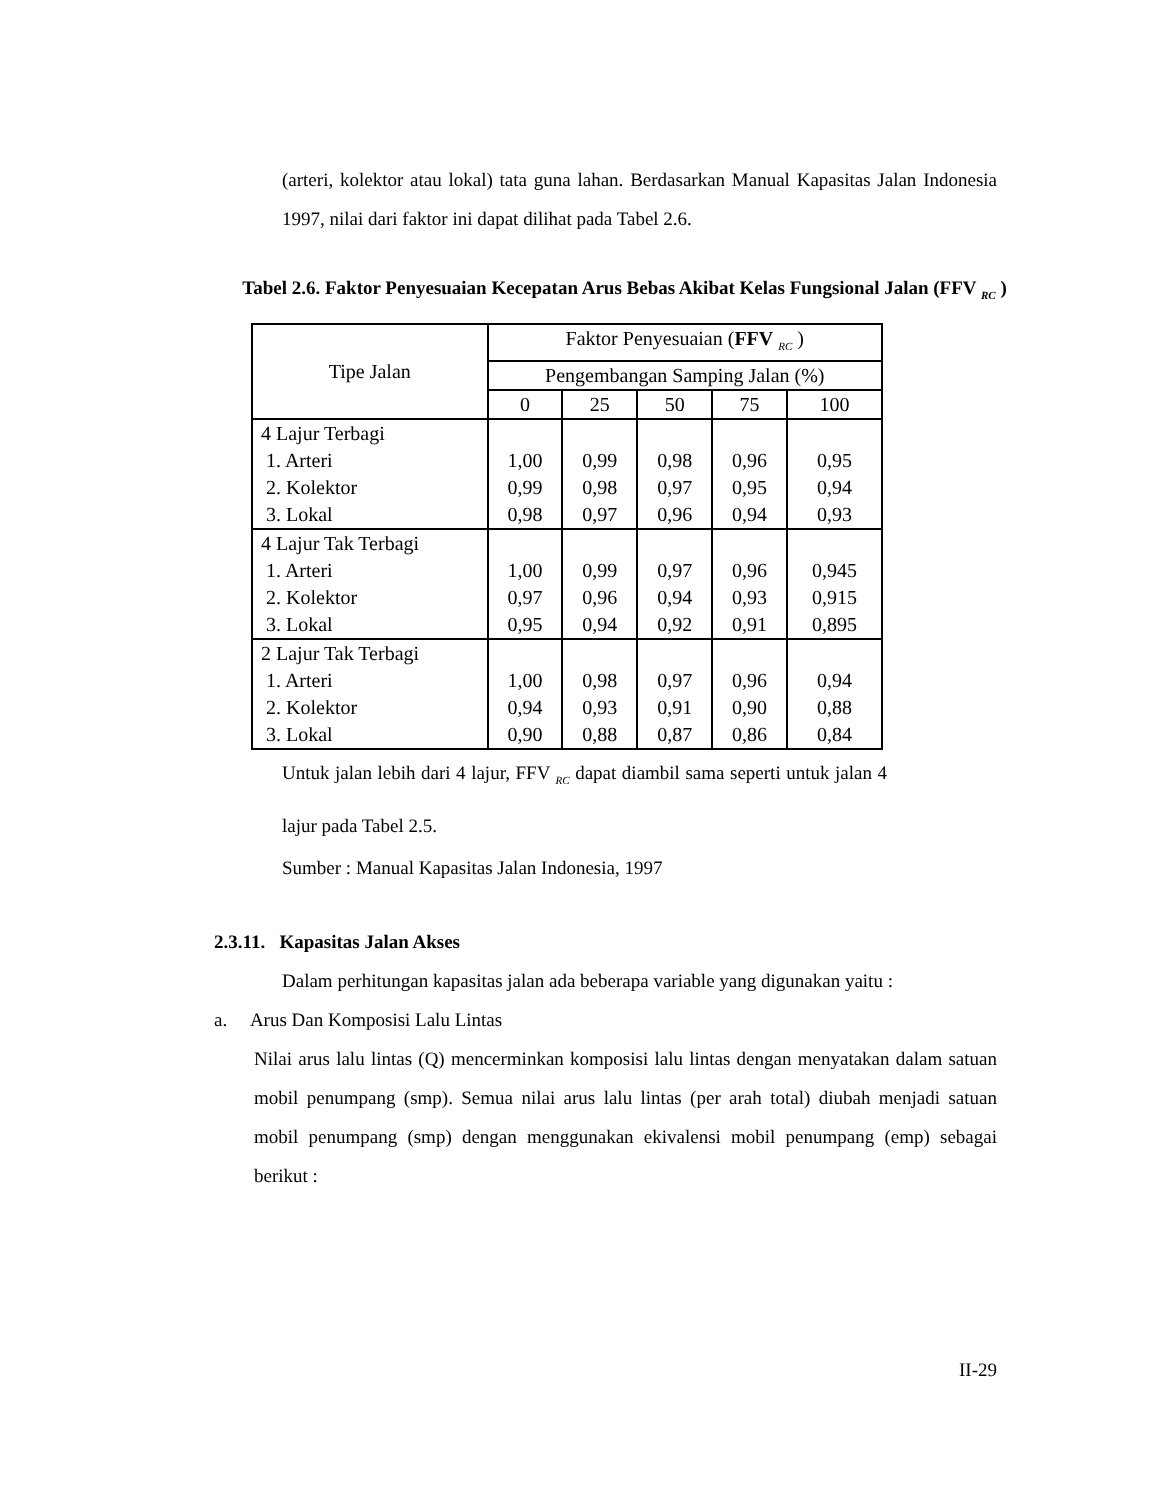(arteri, kolektor atau lokal) tata guna lahan. Berdasarkan Manual Kapasitas Jalan Indonesia 1997, nilai dari faktor ini dapat dilihat pada Tabel 2.6.
Tabel 2.6. Faktor Penyesuaian Kecepatan Arus Bebas Akibat Kelas Fungsional Jalan (FFV <sub>RC</sub> )
| Tipe Jalan | Faktor Penyesuaian ( FFV <sub>RC</sub> ) | | | | |
| | Pengembangan Samping Jalan (%) | | | | |
| | 0 | 25 | 50 | 75 | 100 |
| 4 Lajur Terbagi 1. Arteri 2. Kolektor 3. Lokal | 1,00 0,99 0,98 | 0,99 0,98 0,97 | 0,98 0,97 0,96 | 0,96 0,95 0,94 | 0,95 0,94 0,93 |
| 4 Lajur Tak Terbagi 1. Arteri 2. Kolektor 3. Lokal | 1,00 0,97 0,95 | 0,99 0,96 0,94 | 0,97 0,94 0,92 | 0,96 0,93 0,91 | 0,945 0,915 0,895 |
| 2 Lajur Tak Terbagi 1. Arteri 2. Kolektor 3. Lokal | 1,00 0,94 0,90 | 0,98 0,93 0,88 | 0,97 0,91 0,87 | 0,96 0,90 0,86 | 0,94 0,88 0,84 |
Untuk jalan lebih dari 4 lajur, FFV <sub>RC</sub> dapat diambil sama seperti untuk jalan 4 lajur pada Tabel 2.5.
Sumber : Manual Kapasitas Jalan Indonesia, 1997
2.3.11. Kapasitas Jalan Akses
Dalam perhitungan kapasitas jalan ada beberapa variable yang digunakan yaitu :
a. Arus Dan Komposisi Lalu Lintas
Nilai arus lalu lintas (Q) mencerminkan komposisi lalu lintas dengan menyatakan dalam satuan mobil penumpang (smp). Semua nilai arus lalu lintas (per arah total) diubah menjadi satuan mobil penumpang (smp) dengan menggunakan ekivalensi mobil penumpang (emp) sebagai berikut :
II-29